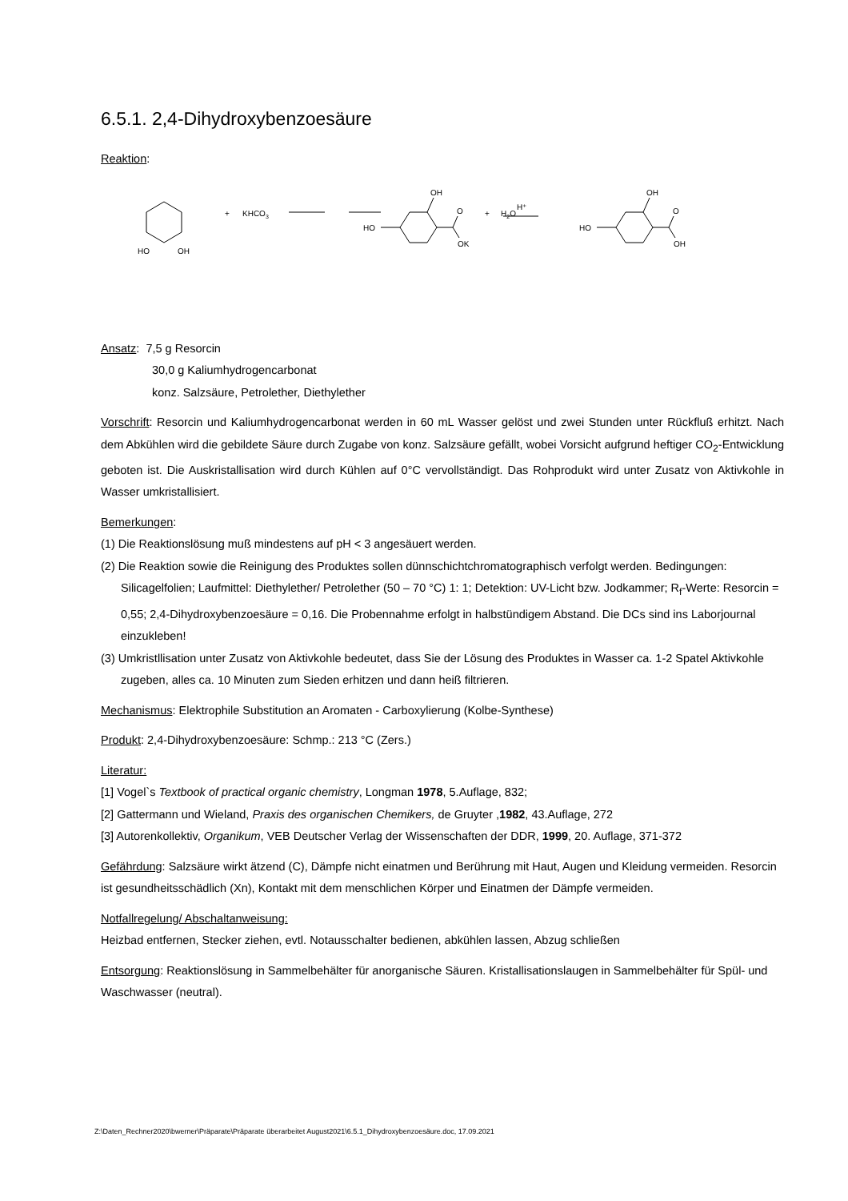6.5.1. 2,4-Dihydroxybenzoesäure
Reaktion:
HO
OH
+
KHCO3
HO
OH
O
OK
+
H2O
H⁺
HO
OH
O
OH
Ansatz: 7,5 g Resorcin
30,0 g Kaliumhydrogencarbonat
konz. Salzsäure, Petrolether, Diethylether
Vorschrift: Resorcin und Kaliumhydrogencarbonat werden in 60 mL Wasser gelöst und zwei Stunden unter Rückfluß erhitzt. Nach dem Abkühlen wird die gebildete Säure durch Zugabe von konz. Salzsäure gefällt, wobei Vorsicht aufgrund heftiger CO<sub>2</sub>-Entwicklung geboten ist. Die Auskristallisation wird durch Kühlen auf 0°C vervollständigt. Das Rohprodukt wird unter Zusatz von Aktivkohle in Wasser umkristallisiert.
Bemerkungen:
(1) Die Reaktionslösung muß mindestens auf pH < 3 angesäuert werden.
(2) Die Reaktion sowie die Reinigung des Produktes sollen dünnschichtchromatographisch verfolgt werden. Bedingungen: Silicagelfolien; Laufmittel: Diethylether/ Petrolether (50 – 70 °C) 1: 1; Detektion: UV-Licht bzw. Jodkammer; R<sub>f</sub>-Werte: Resorcin = 0,55; 2,4-Dihydroxybenzoesäure = 0,16. Die Probennahme erfolgt in halbstündigem Abstand. Die DCs sind ins Laborjournal einzukleben!
(3) Umkristllisation unter Zusatz von Aktivkohle bedeutet, dass Sie der Lösung des Produktes in Wasser ca. 1-2 Spatel Aktivkohle zugeben, alles ca. 10 Minuten zum Sieden erhitzen und dann heiß filtrieren.
Mechanismus: Elektrophile Substitution an Aromaten - Carboxylierung (Kolbe-Synthese)
Produkt: 2,4-Dihydroxybenzoesäure: Schmp.: 213 °C (Zers.)
Literatur:
[1] Vogel`s Textbook of practical organic chemistry, Longman 1978, 5.Auflage, 832;
[2] Gattermann und Wieland, Praxis des organischen Chemikers, de Gruyter ,1982, 43.Auflage, 272
[3] Autorenkollektiv, Organikum, VEB Deutscher Verlag der Wissenschaften der DDR, 1999, 20. Auflage, 371-372
Gefährdung: Salzsäure wirkt ätzend (C), Dämpfe nicht einatmen und Berührung mit Haut, Augen und Kleidung vermeiden. Resorcin ist gesundheitsschädlich (Xn), Kontakt mit dem menschlichen Körper und Einatmen der Dämpfe vermeiden.
Notfallregelung/ Abschaltanweisung:
Heizbad entfernen, Stecker ziehen, evtl. Notausschalter bedienen, abkühlen lassen, Abzug schließen
Entsorgung: Reaktionslösung in Sammelbehälter für anorganische Säuren. Kristallisationslaugen in Sammelbehälter für Spül- und Waschwasser (neutral).
Z:\Daten_Rechner2020\bwerner\Präparate\Präparate überarbeitet August2021\6.5.1_Dihydroxybenzoesäure.doc, 17.09.2021